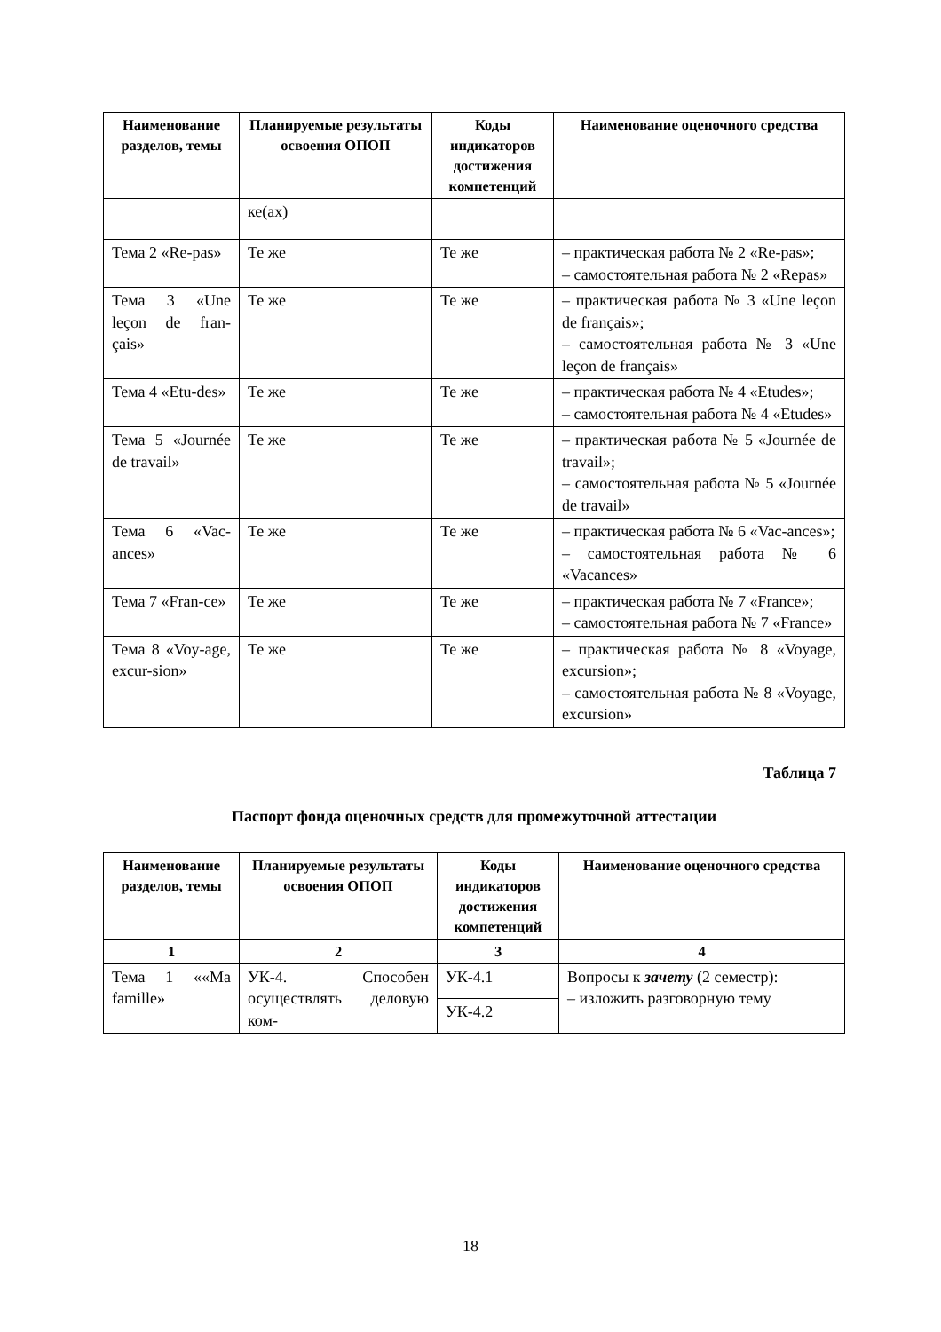| Наименование разделов, темы | Планируемые результаты освоения ОПОП | Коды индикаторов достижения компетенций | Наименование оценочного средства |
| --- | --- | --- | --- |
| | ке(ах) | | |
| Тема 2 «Re-pas» | Те же | Те же | – практическая работа № 2 «Re-pas»; – самостоятельная работа № 2 «Repas» |
| Тема 3 «Une leçon de fran-çais» | Те же | Те же | – практическая работа № 3 «Une leçon de français»; – самостоятельная работа № 3 «Une leçon de français» |
| Тема 4 «Etu-des» | Те же | Те же | – практическая работа № 4 «Etudes»; – самостоятельная работа № 4 «Etudes» |
| Тема 5 «Journée de travail» | Те же | Те же | – практическая работа № 5 «Journée de travail»; – самостоятельная работа № 5 «Journée de travail» |
| Тема 6 «Vac-ances» | Те же | Те же | – практическая работа № 6 «Vac-ances»; – самостоятельная работа № 6 «Vacances» |
| Тема 7 «Fran-ce» | Те же | Те же | – практическая работа № 7 «France»; – самостоятельная работа № 7 «France» |
| Тема 8 «Voy-age, excur-sion» | Те же | Те же | – практическая работа № 8 «Voyage, excursion»; – самостоятельная работа № 8 «Voyage, excursion» |
Таблица 7
Паспорт фонда оценочных средств для промежуточной аттестации
| Наименование разделов, темы | Планируемые результаты освоения ОПОП | Коды индикаторов достижения компетенций | Наименование оценочного средства |
| --- | --- | --- | --- |
| 1 | 2 | 3 | 4 |
| Тема 1 ««Ma famille» | УК-4. Способен осуществлять деловую ком- | УК-4.1 | Вопросы к зачету (2 семестр): – изложить разговорную тему |
| | | УК-4.2 | |
18